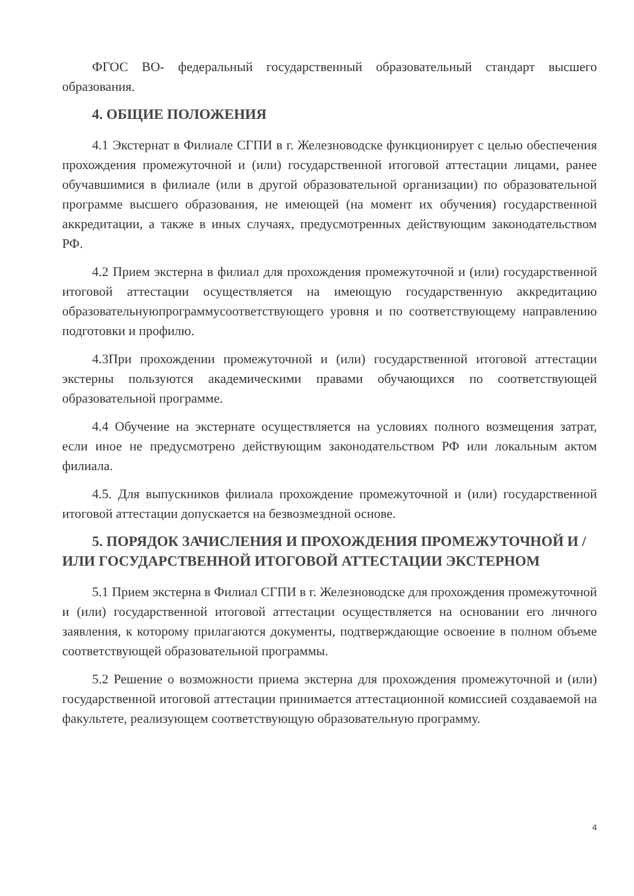ФГОС ВО- федеральный государственный образовательный стандарт высшего образования.
4. ОБЩИЕ ПОЛОЖЕНИЯ
4.1 Экстернат в Филиале СГПИ в г. Железноводске функционирует с целью обеспечения прохождения промежуточной и (или) государственной итоговой аттестации лицами, ранее обучавшимися в филиале (или в другой образовательной организации) по образовательной программе высшего образования, не имеющей (на момент их обучения) государственной аккредитации, а также в иных случаях, предусмотренных действующим законодательством РФ.
4.2 Прием экстерна в филиал для прохождения промежуточной и (или) государственной итоговой аттестации осуществляется на имеющую государственную аккредитацию образовательнуюпрограммусоответствующего уровня и по соответствующему направлению подготовки и профилю.
4.3При прохождении промежуточной и (или) государственной итоговой аттестации экстерны пользуются академическими правами обучающихся по соответствующей образовательной программе.
4.4 Обучение на экстернате осуществляется на условиях полного возмещения затрат, если иное не предусмотрено действующим законодательством РФ или локальным актом филиала.
4.5. Для выпускников филиала прохождение промежуточной и (или) государственной итоговой аттестации допускается на безвозмездной основе.
5. ПОРЯДОК ЗАЧИСЛЕНИЯ И ПРОХОЖДЕНИЯ ПРОМЕЖУТОЧНОЙ И /ИЛИ ГОСУДАРСТВЕННОЙ ИТОГОВОЙ АТТЕСТАЦИИ ЭКСТЕРНОМ
5.1 Прием экстерна в Филиал СГПИ в г. Железноводске для прохождения промежуточной и (или) государственной итоговой аттестации осуществляется на основании его личного заявления, к которому прилагаются документы, подтверждающие освоение в полном объеме соответствующей образовательной программы.
5.2 Решение о возможности приема экстерна для прохождения промежуточной и (или) государственной итоговой аттестации принимается аттестационной комиссией создаваемой на факультете, реализующем соответствующую образовательную программу.
4